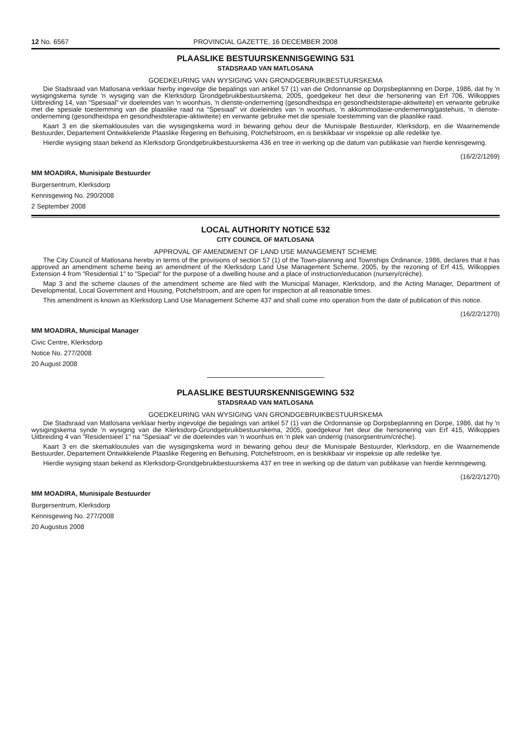12 No. 6567 PROVINCIAL GAZETTE, 16 DECEMBER 2008
PLAASLIKE BESTUURSKENNISGEWING 531
STADSRAAD VAN MATLOSANA
GOEDKEURING VAN WYSIGING VAN GRONDGEBRUIKBESTUURSKEMA
Die Stadsraad van Matlosana verklaar hierby ingevolge die bepalings van artikel 57 (1) van die Ordonnansie op Dorpsbeplanning en Dorpe, 1986, dat hy 'n wysigingskema synde 'n wysiging van die Klerksdorp Grondgebruikbestuurskema, 2005, goedgekeur het deur die hersonering van Erf 706, Wilkoppies Uitbreiding 14, van "Spesiaal" vir doeleindes van 'n woonhuis, 'n dienste-onderneming (gesondheidspa en gesondheidsterapie-aktiwiteite) en verwante gebruike met die spesiale toestemming van die plaaslike raad na "Spesiaal" vir doeleindes van 'n woonhuis, 'n akkommodasie-onderneming/gastehuis, 'n dienste-onderneming (gesondheidspa en gesondheidsterapie-aktiwiteite) en verwante gebruike met die spesiale toestemming van die plaaslike raad.
Kaart 3 en die skemaklousules van die wysigingskema word in bewaring gehou deur die Munisipale Bestuurder, Klerksdorp, en die Waarnemende Bestuurder, Departement Ontwikkelende Plaaslike Regering en Behuising, Potchefstroom, en is beskikbaar vir inspeksie op alle redelike tye.
Hierdie wysiging staan bekend as Klerksdorp Grondgebruikbestuurskema 436 en tree in werking op die datum van publikasie van hierdie kennisgewing.
(16/2/2/1269)
MM MOADIRA, Munisipale Bestuurder
Burgersentrum, Klerksdorp
Kennisgewing No. 290/2008
2 September 2008
LOCAL AUTHORITY NOTICE 532
CITY COUNCIL OF MATLOSANA
APPROVAL OF AMENDMENT OF LAND USE MANAGEMENT SCHEME
The City Council of Matlosana hereby in terms of the provisions of section 57 (1) of the Town-planning and Townships Ordinance, 1986, declares that it has approved an amendment scheme being an amendment of the Klerksdorp Land Use Management Scheme, 2005, by the rezoning of Erf 415, Wilkoppies Extension 4 from "Residential 1" to "Special" for the purpose of a dwelling house and a place of instruction/education (nursery/créche).
Map 3 and the scheme clauses of the amendment scheme are filed with the Municipal Manager, Klerksdorp, and the Acting Manager, Department of Developmental, Local Government and Housing, Potchefstroom, and are open for inspection at all reasonable times.
This amendment is known as Klerksdorp Land Use Management Scheme 437 and shall come into operation from the date of publication of this notice.
(16/2/2/1270)
MM MOADIRA, Municipal Manager
Civic Centre, Klerksdorp
Notice No. 277/2008
20 August 2008
PLAASLIKE BESTUURSKENNISGEWING 532
STADSRAAD VAN MATLOSANA
GOEDKEURING VAN WYSIGING VAN GRONDGEBRUIKBESTUURSKEMA
Die Stadsraad van Matlosana verklaar hierby ingevolge die bepalings van artikel 57 (1) van die Ordonnansie op Dorpsbeplanning en Dorpe, 1986, dat hy 'n wysigingskema synde 'n wysiging van die Klerksdorp-Grondgebruikbestuurskema, 2005, goedgekeur het deur die hersonering van Erf 415, Wilkoppies Uitbreiding 4 van "Residensieel 1" na "Spesiaal" vir die doeleindes van 'n woonhuis en 'n plek van onderrig (nasorgsentrum/créche).
Kaart 3 en die skemaklousules van die wysigingskema word in bewaring gehou deur die Munisipale Bestuurder, Klerksdorp, en die Waarnemende Bestuurder, Departement Ontwikkelende Plaaslike Regering en Behuising, Potchefstroom, en is beskikbaar vir inspeksie op alle redelike tye.
Hierdie wysiging staan bekend as Klerksdorp-Grondgebruikbestuurskema 437 en tree in werking op die datum van publikasie van hierdie kennisgewing.
(16/2/2/1270)
MM MOADIRA, Munisipale Bestuurder
Burgersentrum, Klerksdorp
Kennisgewing No. 277/2008
20 Augustus 2008